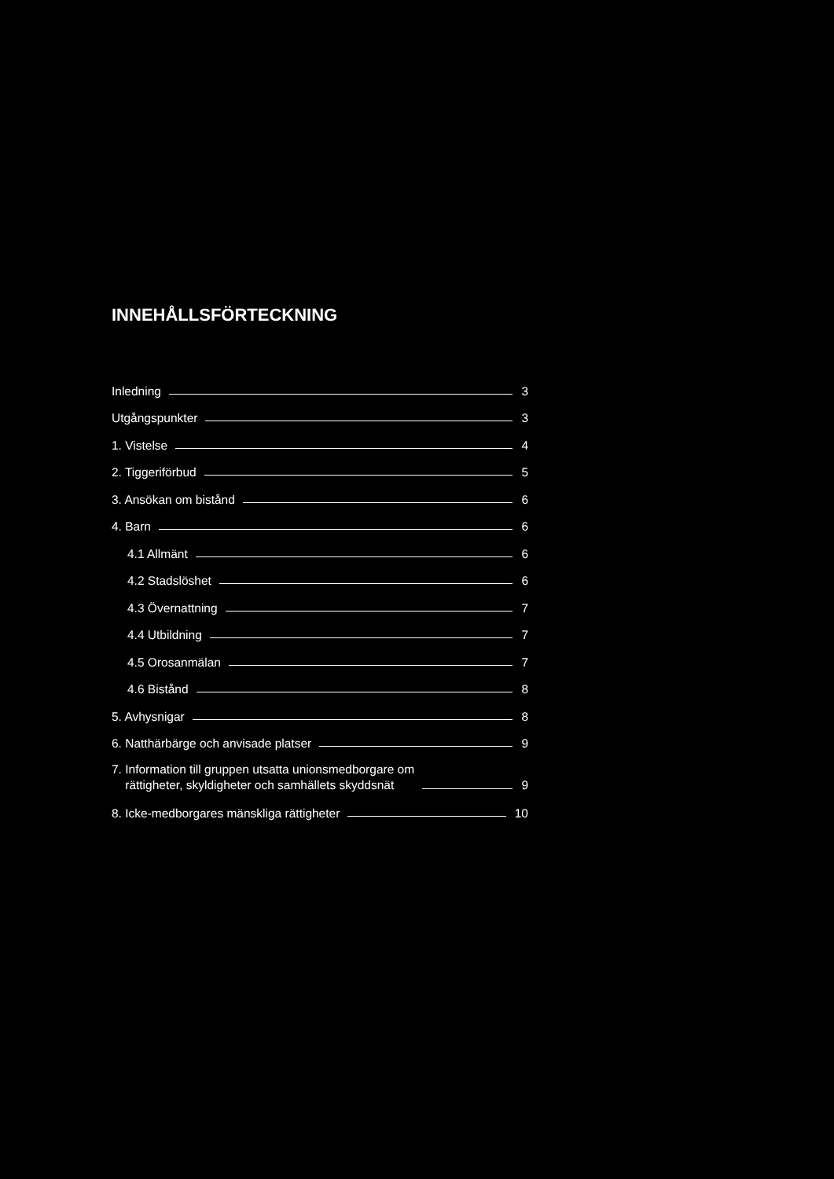INNEHÅLLSFÖRTECKNING
Inledning 3
Utgångspunkter 3
1. Vistelse 4
2. Tiggeriförbud 5
3. Ansökan om bistånd 6
4. Barn 6
4.1 Allmänt 6
4.2 Stadslöshet 6
4.3 Övernattning 7
4.4 Utbildning 7
4.5 Orosanmälan 7
4.6 Bistånd 8
5. Avhysnigar 8
6. Natthärbärge och anvisade platser 9
7. Information till gruppen utsatta unionsmedborgare om
rättigheter, skyldigheter och samhällets skyddsnät 9
8. Icke-medborgares mänskliga rättigheter 10